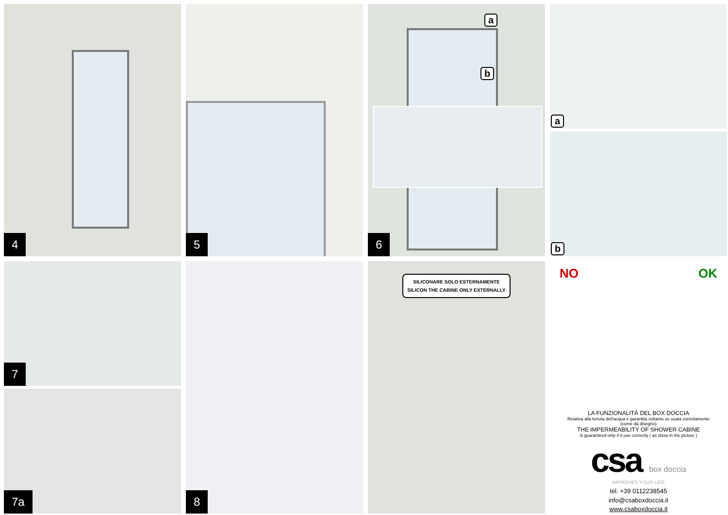4
5
a
b
6
a
b
7
7a
8
SILICONARE SOLO ESTERNAMENTE
SILICON THE CABINE ONLY EXTERNALLY
NO OK
LA FUNZIONALITÀ DEL BOX DOCCIA
Relativa alla tenuta dell'acqua è garantita soltanto se usata correttamente
(come da disegno)
THE IMPERMEABILITY OF SHOWER CABINE
is guaranteed only if it use correctly ( as show in the picture )
csa box doccia
IMPROVES YOUR LIFE
tel. +39 0112238545
info@csaboxdoccia.it
www.csaboxdoccia.it